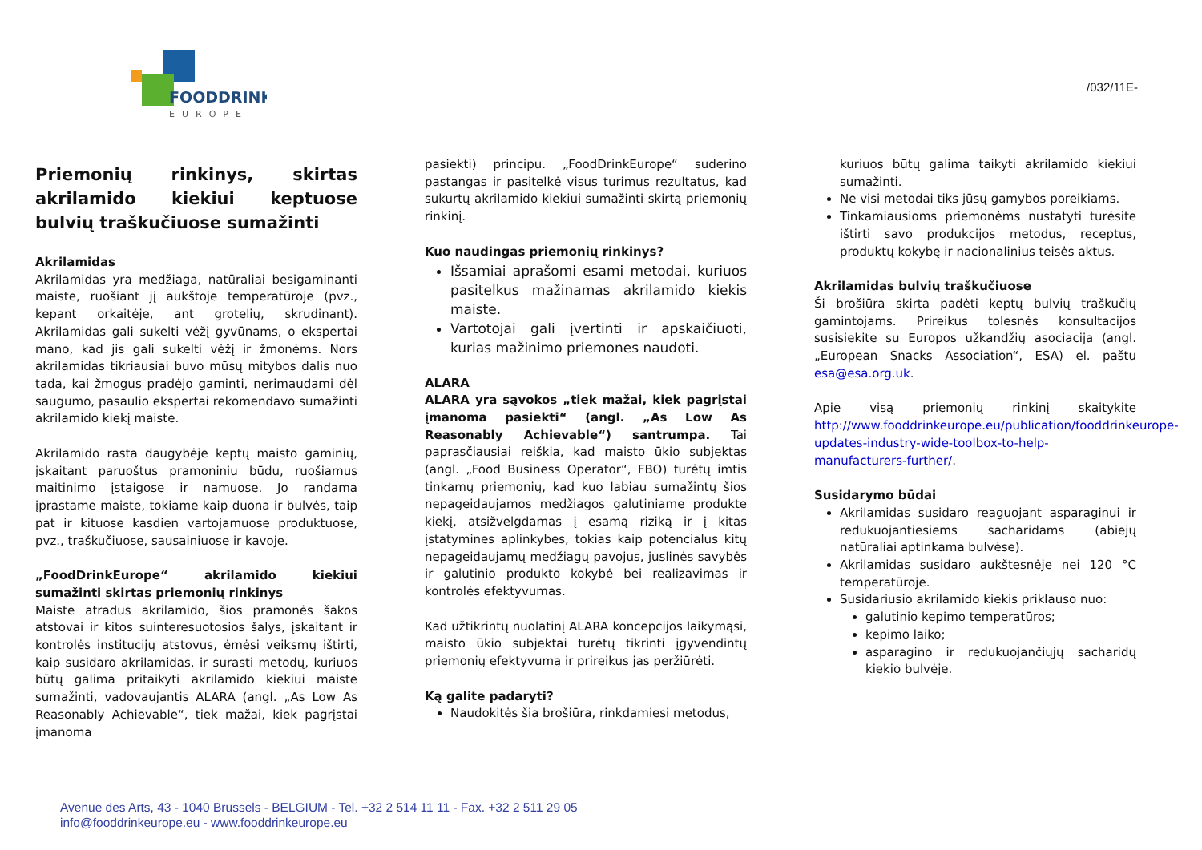FOODDRINK
EUROPE
/032/11E-
Priemonių rinkinys, skirtas akrilamido kiekiui keptuose bulvių traškučiuose sumažinti
Akrilamidas
Akrilamidas yra medžiaga, natūraliai besigaminanti maiste, ruošiant jį aukštoje temperatūroje (pvz., kepant orkaitėje, ant grotelių, skrudinant). Akrilamidas gali sukelti vėžį gyvūnams, o ekspertai mano, kad jis gali sukelti vėžį ir žmonėms. Nors akrilamidas tikriausiai buvo mūsų mitybos dalis nuo tada, kai žmogus pradėjo gaminti, nerimaudami dėl saugumo, pasaulio ekspertai rekomendavo sumažinti akrilamido kiekį maiste.
Akrilamido rasta daugybėje keptų maisto gaminių, įskaitant paruoštus pramoniniu būdu, ruošiamus maitinimo įstaigose ir namuose. Jo randama įprastame maiste, tokiame kaip duona ir bulvės, taip pat ir kituose kasdien vartojamuose produktuose, pvz., traškučiuose, sausainiuose ir kavoje.
„FoodDrinkEurope“ akrilamido kiekiui sumažinti skirtas priemonių rinkinys
Maiste atradus akrilamido, šios pramonės šakos atstovai ir kitos suinteresuotosios šalys, įskaitant ir kontrolės institucijų atstovus, ėmėsi veiksmų ištirti, kaip susidaro akrilamidas, ir surasti metodų, kuriuos būtų galima pritaikyti akrilamido kiekiui maiste sumažinti, vadovaujantis ALARA (angl. „As Low As Reasonably Achievable“, tiek mažai, kiek pagrįstai įmanoma
pasiekti) principu. „FoodDrinkEurope“ suderino pastangas ir pasitelkė visus turimus rezultatus, kad sukurtų akrilamido kiekiui sumažinti skirtą priemonių rinkinį.
Kuo naudingas priemonių rinkinys?
Išsamiai aprašomi esami metodai, kuriuos pasitelkus mažinamas akrilamido kiekis maiste.
Vartotojai gali įvertinti ir apskaičiuoti, kurias mažinimo priemones naudoti.
ALARA
ALARA yra sąvokos „tiek mažai, kiek pagrįstai įmanoma pasiekti“ (angl. „As Low As Reasonably Achievable“) santrumpa. Tai paprasčiausiai reiškia, kad maisto ūkio subjektas (angl. „Food Business Operator“, FBO) turėtų imtis tinkamų priemonių, kad kuo labiau sumažintų šios nepageidaujamos medžiagos galutiniame produkte kiekį, atsižvelgdamas į esamą riziką ir į kitas įstatymines aplinkybes, tokias kaip potencialus kitų nepageidaujamų medžiagų pavojus, juslinės savybės ir galutinio produkto kokybė bei realizavimas ir kontrolės efektyvumas.
Kad užtikrintų nuolatinį ALARA koncepcijos laikymąsi, maisto ūkio subjektai turėtų tikrinti įgyvendintų priemonių efektyvumą ir prireikus jas peržiūrėti.
Ką galite padaryti?
Naudokitės šia brošiūra, rinkdamiesi metodus,
kuriuos būtų galima taikyti akrilamido kiekiui sumažinti.
Ne visi metodai tiks jūsų gamybos poreikiams.
Tinkamiausioms priemonėms nustatyti turėsite ištirti savo produkcijos metodus, receptus, produktų kokybę ir nacionalinius teisės aktus.
Akrilamidas bulvių traškučiuose
Ši brošiūra skirta padėti keptų bulvių traškučių gamintojams. Prireikus tolesnės konsultacijos susisiekite su Europos užkandžių asociacija (angl. „European Snacks Association“, ESA) el. paštu esa@esa.org.uk.
Apie visą priemonių rinkinį skaitykite http://www.fooddrinkeurope.eu/publication/fooddrinkeurope-updates-industry-wide-toolbox-to-help-manufacturers-further/.
Susidarymo būdai
Akrilamidas susidaro reaguojant asparaginui ir redukuojantiesiems sacharidams (abiejų natūraliai aptinkama bulvėse).
Akrilamidas susidaro aukštesnėje nei 120 °C temperatūroje.
Susidariusio akrilamido kiekis priklauso nuo:
galutinio kepimo temperatūros;
kepimo laiko;
asparagino ir redukuojančiųjų sacharidų kiekio bulvėje.
Avenue des Arts, 43 - 1040 Brussels - BELGIUM - Tel. +32 2 514 11 11 - Fax. +32 2 511 29 05
info@fooddrinkeurope.eu - www.fooddrinkeurope.eu